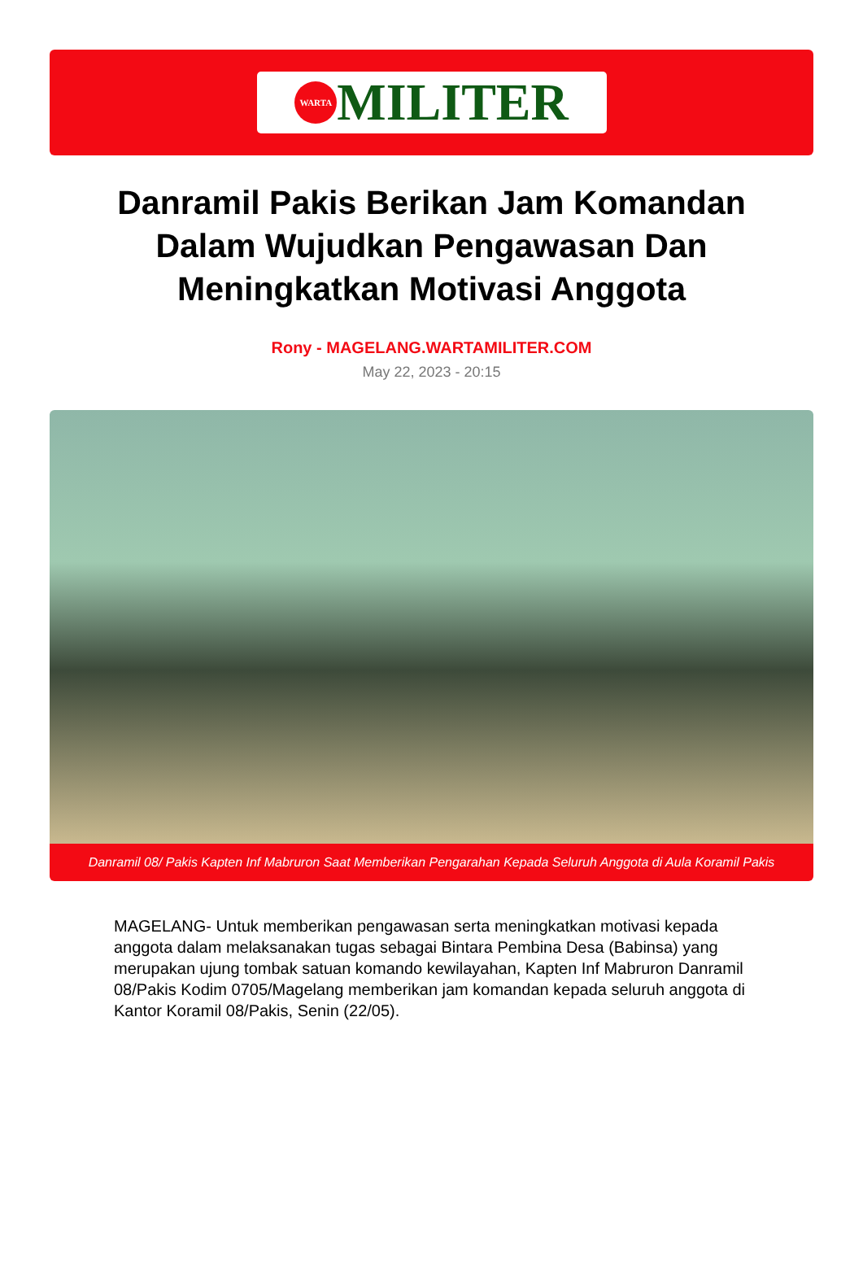WARTA
MILITER
Danramil Pakis Berikan Jam Komandan Dalam Wujudkan Pengawasan Dan Meningkatkan Motivasi Anggota
Rony - MAGELANG.WARTAMILITER.COM
May 22, 2023 - 20:15
Danramil 08/ Pakis Kapten Inf Mabruron Saat Memberikan Pengarahan Kepada Seluruh Anggota di Aula Koramil Pakis
MAGELANG- Untuk memberikan pengawasan serta meningkatkan motivasi kepada anggota dalam melaksanakan tugas sebagai Bintara Pembina Desa (Babinsa) yang merupakan ujung tombak satuan komando kewilayahan, Kapten Inf Mabruron Danramil 08/Pakis Kodim 0705/Magelang memberikan jam komandan kepada seluruh anggota di Kantor Koramil 08/Pakis, Senin (22/05).